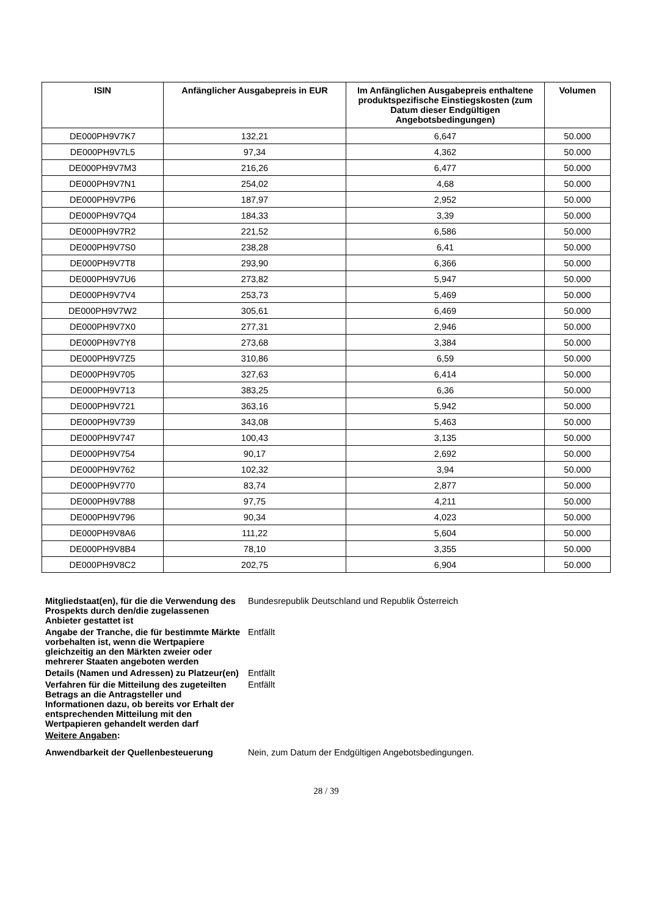| ISIN | Anfänglicher Ausgabepreis in EUR | Im Anfänglichen Ausgabepreis enthaltene produktspezifische Einstiegskosten (zum Datum dieser Endgültigen Angebotsbedingungen) | Volumen |
| --- | --- | --- | --- |
| DE000PH9V7K7 | 132,21 | 6,647 | 50.000 |
| DE000PH9V7L5 | 97,34 | 4,362 | 50.000 |
| DE000PH9V7M3 | 216,26 | 6,477 | 50.000 |
| DE000PH9V7N1 | 254,02 | 4,68 | 50.000 |
| DE000PH9V7P6 | 187,97 | 2,952 | 50.000 |
| DE000PH9V7Q4 | 184,33 | 3,39 | 50.000 |
| DE000PH9V7R2 | 221,52 | 6,586 | 50.000 |
| DE000PH9V7S0 | 238,28 | 6,41 | 50.000 |
| DE000PH9V7T8 | 293,90 | 6,366 | 50.000 |
| DE000PH9V7U6 | 273,82 | 5,947 | 50.000 |
| DE000PH9V7V4 | 253,73 | 5,469 | 50.000 |
| DE000PH9V7W2 | 305,61 | 6,469 | 50.000 |
| DE000PH9V7X0 | 277,31 | 2,946 | 50.000 |
| DE000PH9V7Y8 | 273,68 | 3,384 | 50.000 |
| DE000PH9V7Z5 | 310,86 | 6,59 | 50.000 |
| DE000PH9V705 | 327,63 | 6,414 | 50.000 |
| DE000PH9V713 | 383,25 | 6,36 | 50.000 |
| DE000PH9V721 | 363,16 | 5,942 | 50.000 |
| DE000PH9V739 | 343,08 | 5,463 | 50.000 |
| DE000PH9V747 | 100,43 | 3,135 | 50.000 |
| DE000PH9V754 | 90,17 | 2,692 | 50.000 |
| DE000PH9V762 | 102,32 | 3,94 | 50.000 |
| DE000PH9V770 | 83,74 | 2,877 | 50.000 |
| DE000PH9V788 | 97,75 | 4,211 | 50.000 |
| DE000PH9V796 | 90,34 | 4,023 | 50.000 |
| DE000PH9V8A6 | 111,22 | 5,604 | 50.000 |
| DE000PH9V8B4 | 78,10 | 3,355 | 50.000 |
| DE000PH9V8C2 | 202,75 | 6,904 | 50.000 |
| Mitgliedstaat(en), für die die Verwendung des Prospekts durch den/die zugelassenen Anbieter gestattet ist | Bundesrepublik Deutschland und Republik Österreich |
| Angabe der Tranche, die für bestimmte Märkte vorbehalten ist, wenn die Wertpapiere gleichzeitig an den Märkten zweier oder mehrerer Staaten angeboten werden | Entfällt |
| Details (Namen und Adressen) zu Platzeur(en) | Entfällt |
| Verfahren für die Mitteilung des zugeteilten Betrags an die Antragsteller und Informationen dazu, ob bereits vor Erhalt der entsprechenden Mitteilung mit den Wertpapieren gehandelt werden darf | Entfällt |
| Weitere Angaben : | |
| Anwendbarkeit der Quellenbesteuerung | Nein, zum Datum der Endgültigen Angebotsbedingungen. |
28 / 39